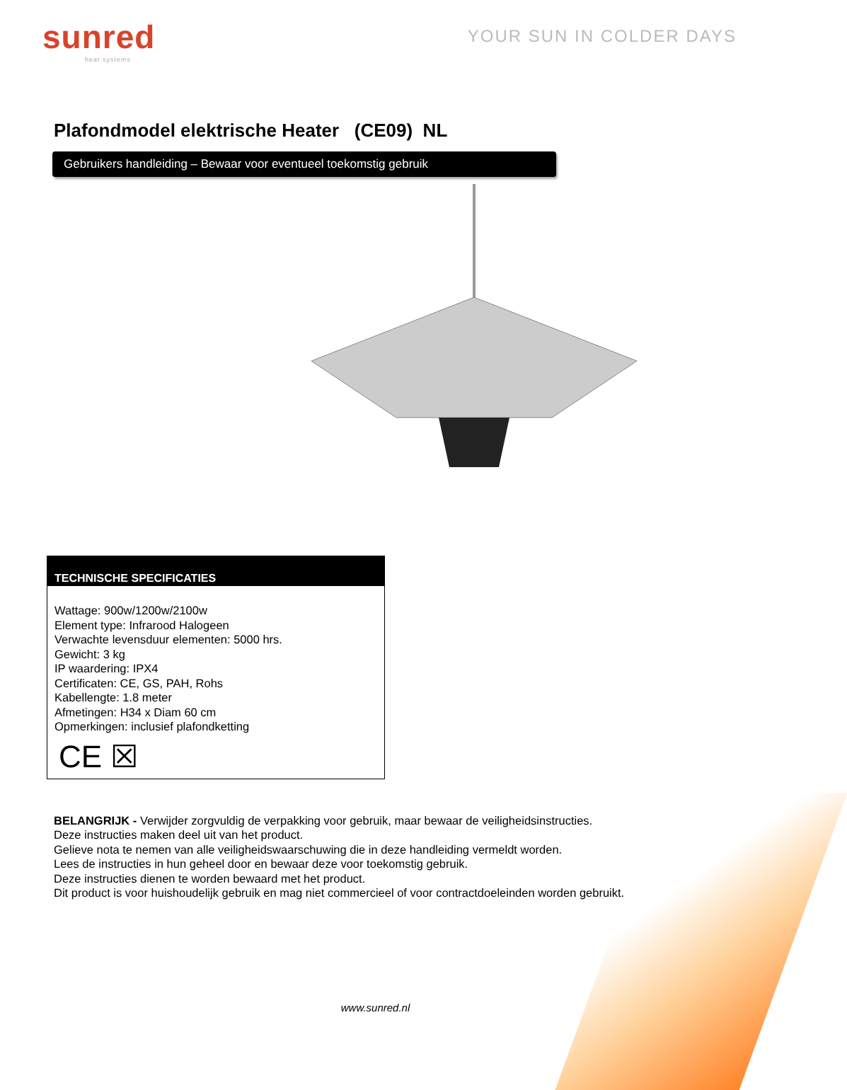sunred
heat systems
YOUR SUN IN COLDER DAYS
Plafondmodel elektrische Heater (CE09) NL
Gebruikers handleiding – Bewaar voor eventueel toekomstig gebruik
TECHNISCHE SPECIFICATIES
Wattage: 900w/1200w/2100w
Element type: Infrarood Halogeen
Verwachte levensduur elementen: 5000 hrs.
Gewicht: 3 kg
IP waardering: IPX4
Certificaten: CE, GS, PAH, Rohs
Kabellengte: 1.8 meter
Afmetingen: H34 x Diam 60 cm
Opmerkingen: inclusief plafondketting
CE ☒
BELANGRIJK - Verwijder zorgvuldig de verpakking voor gebruik, maar bewaar de veiligheidsinstructies.
Deze instructies maken deel uit van het product.
Gelieve nota te nemen van alle veiligheidswaarschuwing die in deze handleiding vermeldt worden.
Lees de instructies in hun geheel door en bewaar deze voor toekomstig gebruik.
Deze instructies dienen te worden bewaard met het product.
Dit product is voor huishoudelijk gebruik en mag niet commercieel of voor contractdoeleinden worden gebruikt.
www.sunred.nl